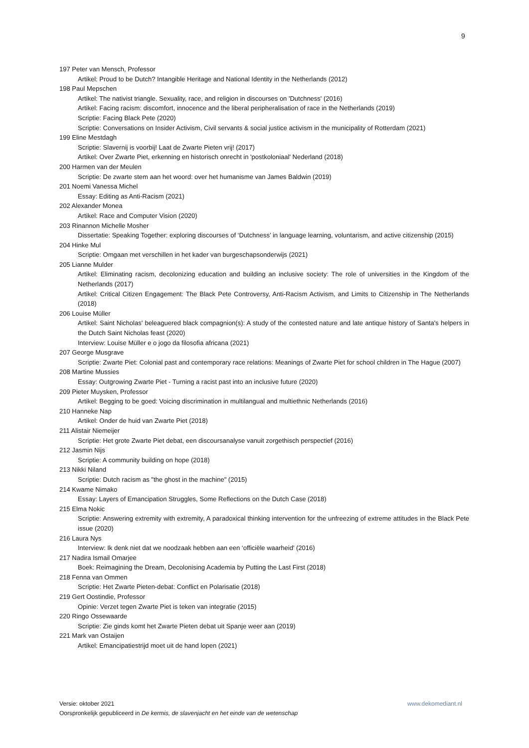9
197 Peter van Mensch, Professor
Artikel: Proud to be Dutch? Intangible Heritage and National Identity in the Netherlands (2012)
198 Paul Mepschen
Artikel: The nativist triangle. Sexuality, race, and religion in discourses on 'Dutchness' (2016)
Artikel: Facing racism: discomfort, innocence and the liberal peripheralisation of race in the Netherlands (2019)
Scriptie: Facing Black Pete (2020)
Scriptie: Conversations on Insider Activism, Civil servants & social justice activism in the municipality of Rotterdam (2021)
199 Eline Mestdagh
Scriptie: Slavernij is voorbij! Laat de Zwarte Pieten vrij! (2017)
Artikel: Over Zwarte Piet, erkenning en historisch onrecht in 'postkoloniaal' Nederland (2018)
200 Harmen van der Meulen
Scriptie: De zwarte stem aan het woord: over het humanisme van James Baldwin (2019)
201 Noemi Vanessa Michel
Essay: Editing as Anti-Racism (2021)
202 Alexander Monea
Artikel: Race and Computer Vision (2020)
203 Rinannon Michelle Mosher
Dissertatie: Speaking Together: exploring discourses of ‘Dutchness’ in language learning, voluntarism, and active citizenship (2015)
204 Hinke Mul
Scriptie: Omgaan met verschillen in het kader van burgeschapsonderwijs (2021)
205 Lianne Mulder
Artikel: Eliminating racism, decolonizing education and building an inclusive society: The role of universities in the Kingdom of the Netherlands (2017)
Artikel: Critical Citizen Engagement: The Black Pete Controversy, Anti-Racism Activism, and Limits to Citizenship in The Netherlands (2018)
206 Louise Müller
Artikel: Saint Nicholas' beleaguered black compagnion(s): A study of the contested nature and late antique history of Santa's helpers in the Dutch Saint Nicholas feast (2020)
Interview: Louise Müller e o jogo da filosofia africana (2021)
207 George Musgrave
Scriptie: Zwarte Piet: Colonial past and contemporary race relations: Meanings of Zwarte Piet for school children in The Hague (2007)
208 Martine Mussies
Essay: Outgrowing Zwarte Piet - Turning a racist past into an inclusive future (2020)
209 Pieter Muysken, Professor
Artikel: Begging to be goed: Voicing discrimination in multilangual and multiethnic Netherlands (2016)
210 Hanneke Nap
Artikel: Onder de huid van Zwarte Piet (2018)
211 Alistair Niemeijer
Scriptie: Het grote Zwarte Piet debat, een discoursanalyse vanuit zorgethisch perspectief (2016)
212 Jasmin Nijs
Scriptie: A community building on hope (2018)
213 Nikki Niland
Scriptie: Dutch racism as "the ghost in the machine" (2015)
214 Kwame Nimako
Essay: Layers of Emancipation Struggles, Some Reflections on the Dutch Case (2018)
215 Elma Nokic
Scriptie: Answering extremity with extremity, A paradoxical thinking intervention for the unfreezing of extreme attitudes in the Black Pete issue (2020)
216 Laura Nys
Interview: Ik denk niet dat we noodzaak hebben aan een ‘officiële waarheid' (2016)
217 Nadira Ismail Omarjee
Boek: Reimagining the Dream, Decolonising Academia by Putting the Last First (2018)
218 Fenna van Ommen
Scriptie: Het Zwarte Pieten-debat: Conflict en Polarisatie (2018)
219 Gert Oostindie, Professor
Opinie: Verzet tegen Zwarte Piet is teken van integratie (2015)
220 Ringo Ossewaarde
Scriptie: Zie ginds komt het Zwarte Pieten debat uit Spanje weer aan (2019)
221 Mark van Ostaijen
Artikel: Emancipatiestrijd moet uit de hand lopen (2021)
Versie: oktober 2021 www.dekomediant.nl
Oorspronkelijk gepubliceerd in De kermis, de slavenjacht en het einde van de wetenschap